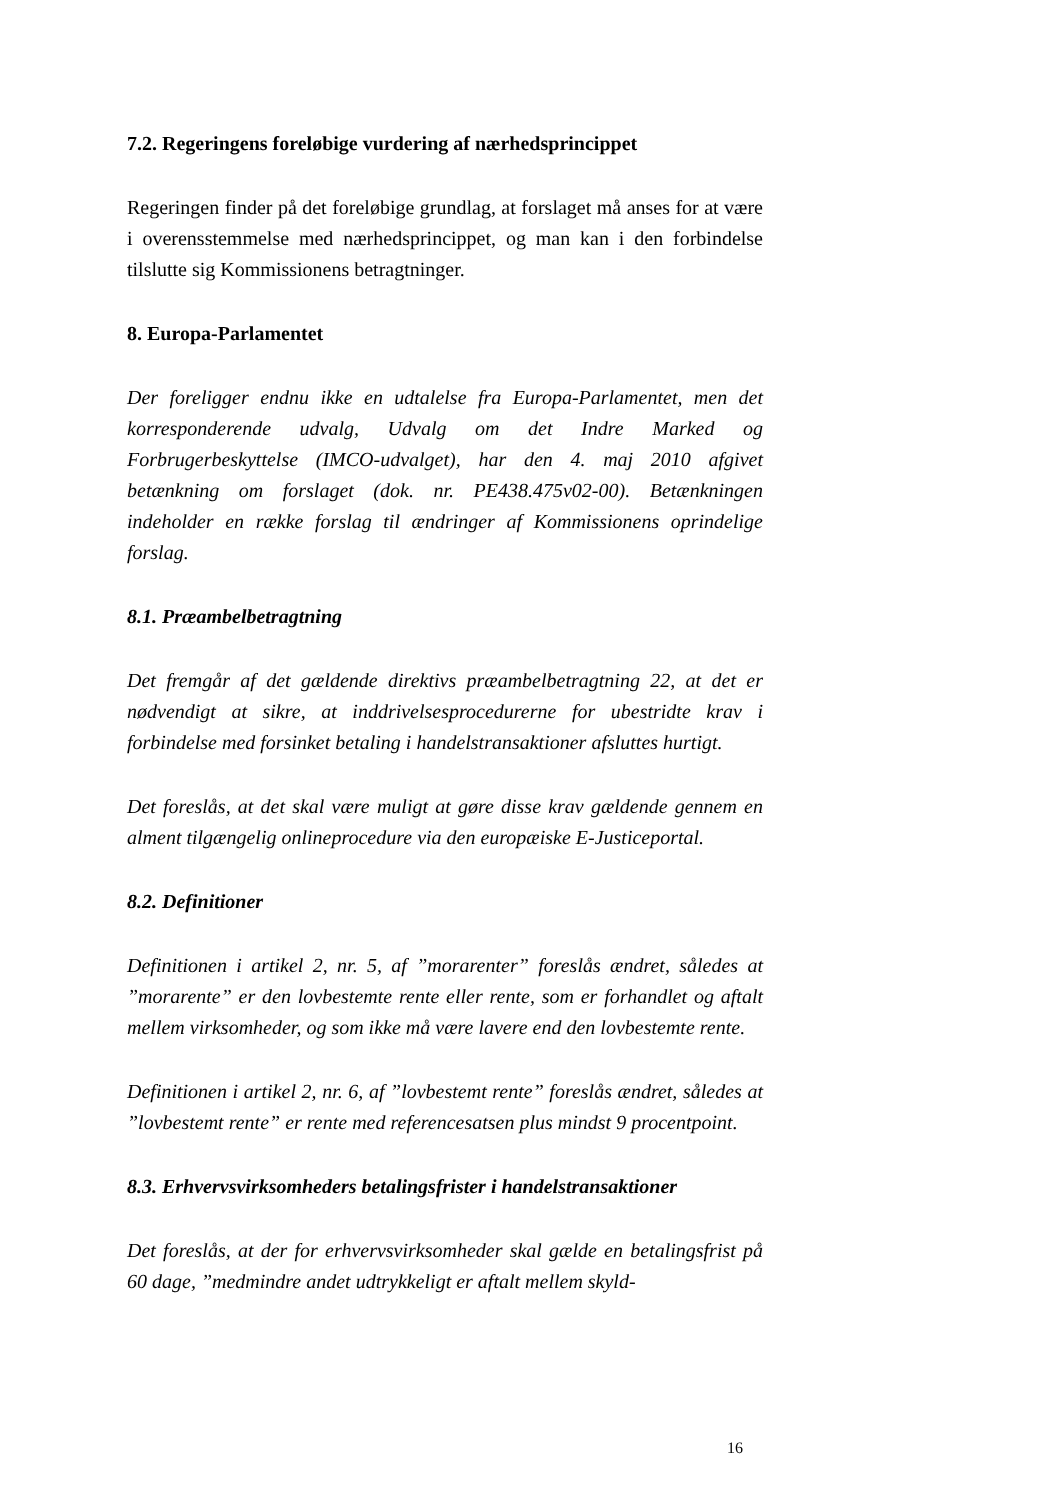7.2. Regeringens foreløbige vurdering af nærhedsprincippet
Regeringen finder på det foreløbige grundlag, at forslaget må anses for at være i overensstemmelse med nærhedsprincippet, og man kan i den forbindelse tilslutte sig Kommissionens betragtninger.
8. Europa-Parlamentet
Der foreligger endnu ikke en udtalelse fra Europa-Parlamentet, men det korresponderende udvalg, Udvalg om det Indre Marked og Forbrugerbeskyttelse (IMCO-udvalget), har den 4. maj 2010 afgivet betænkning om forslaget (dok. nr. PE438.475v02-00). Betænkningen indeholder en række forslag til ændringer af Kommissionens oprindelige forslag.
8.1. Præambelbetragtning
Det fremgår af det gældende direktivs præambelbetragtning 22, at det er nødvendigt at sikre, at inddrivelsesprocedurerne for ubestridte krav i forbindelse med forsinket betaling i handelstransaktioner afsluttes hurtigt.
Det foreslås, at det skal være muligt at gøre disse krav gældende gennem en alment tilgængelig onlineprocedure via den europæiske E-Justiceportal.
8.2. Definitioner
Definitionen i artikel 2, nr. 5, af ”morarenter” foreslås ændret, således at ”morarente” er den lovbestemte rente eller rente, som er forhandlet og aftalt mellem virksomheder, og som ikke må være lavere end den lovbestemte rente.
Definitionen i artikel 2, nr. 6, af ”lovbestemt rente” foreslås ændret, således at ”lovbestemt rente” er rente med referencesatsen plus mindst 9 procentpoint.
8.3. Erhvervsvirksomheders betalingsfrister i handelstransaktioner
Det foreslås, at der for erhvervsvirksomheder skal gælde en betalingsfrist på 60 dage, ”medmindre andet udtrykkeligt er aftalt mellem skyld-
16